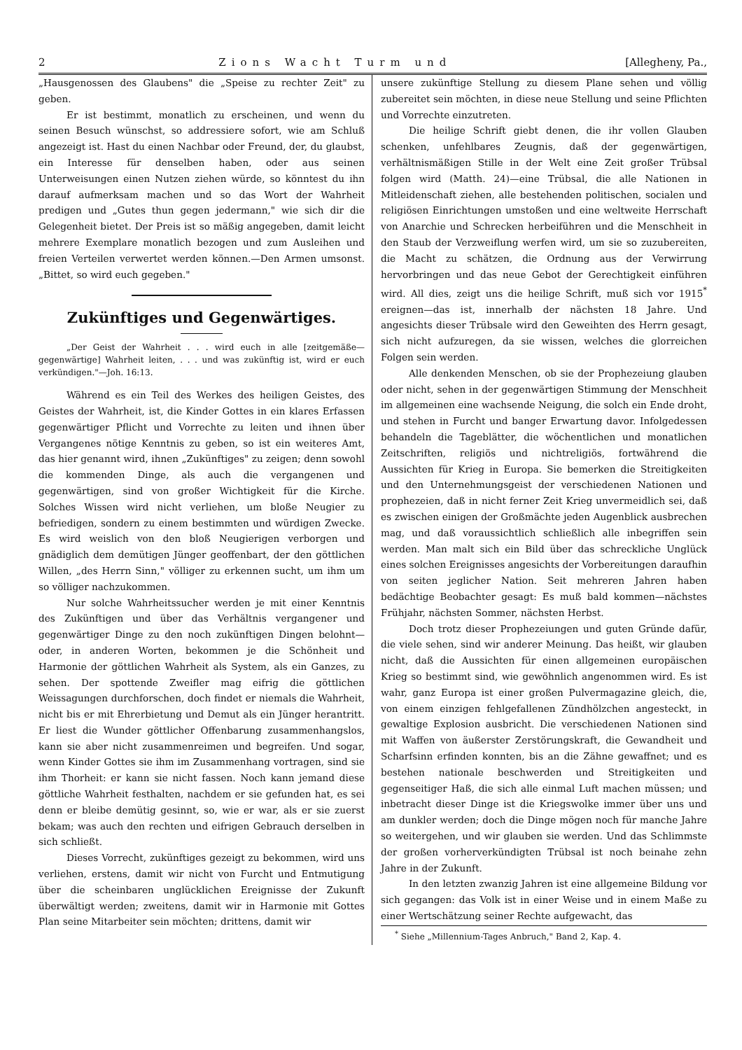2 Zions Wacht Turm und [Allegheny, Pa.,
„Hausgenossen des Glaubens" die „Speise zu rechter Zeit" zu geben.
Er ist bestimmt, monatlich zu erscheinen, und wenn du seinen Besuch wünschst, so addressiere sofort, wie am Schluß angezeigt ist. Hast du einen Nachbar oder Freund, der, du glaubst, ein Interesse für denselben haben, oder aus seinen Unterweisungen einen Nutzen ziehen würde, so könntest du ihn darauf aufmerksam machen und so das Wort der Wahrheit predigen und „Gutes thun gegen jedermann," wie sich dir die Gelegenheit bietet. Der Preis ist so mäßig angegeben, damit leicht mehrere Exemplare monatlich bezogen und zum Ausleihen und freien Verteilen verwertet werden können.—Den Armen umsonst. „Bittet, so wird euch gegeben."
Zukünftiges und Gegenwärtiges.
„Der Geist der Wahrheit . . . wird euch in alle [zeitgemäße—gegenwärtige] Wahrheit leiten, . . . und was zukünftig ist, wird er euch verkündigen."—Joh. 16:13.
Während es ein Teil des Werkes des heiligen Geistes, des Geistes der Wahrheit, ist, die Kinder Gottes in ein klares Erfassen gegenwärtiger Pflicht und Vorrechte zu leiten und ihnen über Vergangenes nötige Kenntnis zu geben, so ist ein weiteres Amt, das hier genannt wird, ihnen „Zukünftiges" zu zeigen; denn sowohl die kommenden Dinge, als auch die vergangenen und gegenwärtigen, sind von großer Wichtigkeit für die Kirche. Solches Wissen wird nicht verliehen, um bloße Neugier zu befriedigen, sondern zu einem bestimmten und würdigen Zwecke. Es wird weislich von den bloß Neugierigen verborgen und gnädiglich dem demütigen Jünger geoffenbart, der den göttlichen Willen, „des Herrn Sinn," völliger zu erkennen sucht, um ihm um so völliger nachzukommen.
Nur solche Wahrheitssucher werden je mit einer Kenntnis des Zukünftigen und über das Verhältnis vergangener und gegenwärtiger Dinge zu den noch zukünftigen Dingen belohnt—oder, in anderen Worten, bekommen je die Schönheit und Harmonie der göttlichen Wahrheit als System, als ein Ganzes, zu sehen. Der spottende Zweifler mag eifrig die göttlichen Weissagungen durchforschen, doch findet er niemals die Wahrheit, nicht bis er mit Ehrerbietung und Demut als ein Jünger herantritt. Er liest die Wunder göttlicher Offenbarung zusammenhangslos, kann sie aber nicht zusammenreimen und begreifen. Und sogar, wenn Kinder Gottes sie ihm im Zusammenhang vortragen, sind sie ihm Thorheit: er kann sie nicht fassen. Noch kann jemand diese göttliche Wahrheit festhalten, nachdem er sie gefunden hat, es sei denn er bleibe demütig gesinnt, so, wie er war, als er sie zuerst bekam; was auch den rechten und eifrigen Gebrauch derselben in sich schließt.
Dieses Vorrecht, zukünftiges gezeigt zu bekommen, wird uns verliehen, erstens, damit wir nicht von Furcht und Entmutigung über die scheinbaren unglücklichen Ereignisse der Zukunft überwältigt werden; zweitens, damit wir in Harmonie mit Gottes Plan seine Mitarbeiter sein möchten; drittens, damit wir
unsere zukünftige Stellung zu diesem Plane sehen und völlig zubereitet sein möchten, in diese neue Stellung und seine Pflichten und Vorrechte einzutreten.
Die heilige Schrift giebt denen, die ihr vollen Glauben schenken, unfehlbares Zeugnis, daß der gegenwärtigen, verhältnismäßigen Stille in der Welt eine Zeit großer Trübsal folgen wird (Matth. 24)—eine Trübsal, die alle Nationen in Mitleidenschaft ziehen, alle bestehenden politischen, socialen und religiösen Einrichtungen umstoßen und eine weltweite Herrschaft von Anarchie und Schrecken herbeiführen und die Menschheit in den Staub der Verzweiflung werfen wird, um sie so zuzubereiten, die Macht zu schätzen, die Ordnung aus der Verwirrung hervorbringen und das neue Gebot der Gerechtigkeit einführen wird. All dies, zeigt uns die heilige Schrift, muß sich vor 1915<sup>*</sup> ereignen—das ist, innerhalb der nächsten 18 Jahre. Und angesichts dieser Trübsale wird den Geweihten des Herrn gesagt, sich nicht aufzuregen, da sie wissen, welches die glorreichen Folgen sein werden.
Alle denkenden Menschen, ob sie der Prophezeiung glauben oder nicht, sehen in der gegenwärtigen Stimmung der Menschheit im allgemeinen eine wachsende Neigung, die solch ein Ende droht, und stehen in Furcht und banger Erwartung davor. Infolgedessen behandeln die Tageblätter, die wöchentlichen und monatlichen Zeitschriften, religiös und nichtreligiös, fortwährend die Aussichten für Krieg in Europa. Sie bemerken die Streitigkeiten und den Unternehmungsgeist der verschiedenen Nationen und prophezeien, daß in nicht ferner Zeit Krieg unvermeidlich sei, daß es zwischen einigen der Großmächte jeden Augenblick ausbrechen mag, und daß voraussichtlich schließlich alle inbegriffen sein werden. Man malt sich ein Bild über das schreckliche Unglück eines solchen Ereignisses angesichts der Vorbereitungen daraufhin von seiten jeglicher Nation. Seit mehreren Jahren haben bedächtige Beobachter gesagt: Es muß bald kommen—nächstes Frühjahr, nächsten Sommer, nächsten Herbst.
Doch trotz dieser Prophezeiungen und guten Gründe dafür, die viele sehen, sind wir anderer Meinung. Das heißt, wir glauben nicht, daß die Aussichten für einen allgemeinen europäischen Krieg so bestimmt sind, wie gewöhnlich angenommen wird. Es ist wahr, ganz Europa ist einer großen Pulvermagazine gleich, die, von einem einzigen fehlgefallenen Zündhölzchen angesteckt, in gewaltige Explosion ausbricht. Die verschiedenen Nationen sind mit Waffen von äußerster Zerstörungskraft, die Gewandheit und Scharfsinn erfinden konnten, bis an die Zähne gewaffnet; und es bestehen nationale beschwerden und Streitigkeiten und gegenseitiger Haß, die sich alle einmal Luft machen müssen; und inbetracht dieser Dinge ist die Kriegswolke immer über uns und am dunkler werden; doch die Dinge mögen noch für manche Jahre so weitergehen, und wir glauben sie werden. Und das Schlimmste der großen vorherverkündigten Trübsal ist noch beinahe zehn Jahre in der Zukunft.
In den letzten zwanzig Jahren ist eine allgemeine Bildung vor sich gegangen: das Volk ist in einer Weise und in einem Maße zu einer Wertschätzung seiner Rechte aufgewacht, das
<sup>*</sup> Siehe „Millennium-Tages Anbruch," Band 2, Kap. 4.